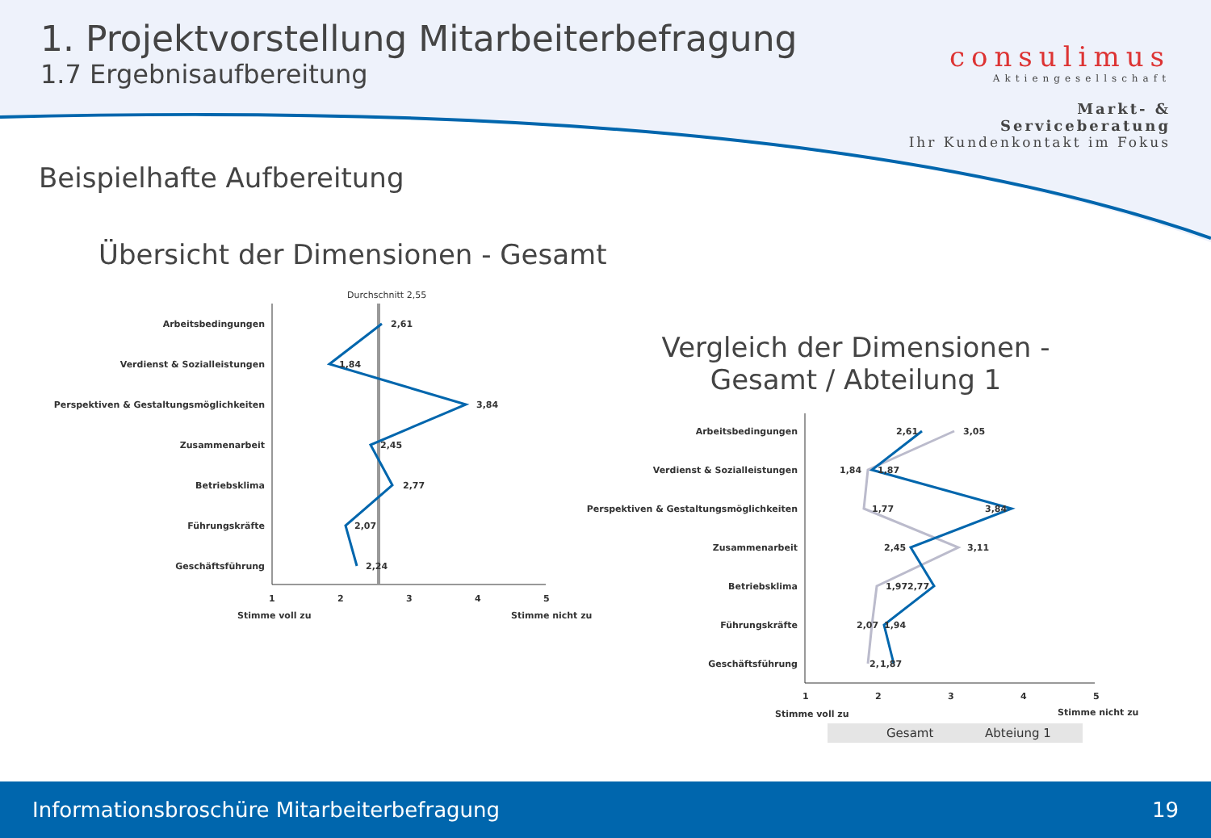1. Projektvorstellung Mitarbeiterbefragung
1.7 Ergebnisaufbereitung
consulimus
Aktiengesellschaft
Markt- & Serviceberatung
Ihr Kundenkontakt im Fokus
Beispielhafte Aufbereitung
Übersicht der Dimensionen - Gesamt
Vergleich der Dimensionen - Gesamt / Abteilung 1
Arbeitsbedingungen
Verdienst & Sozialleistungen
Perspektiven & Gestaltungsmöglichkeiten
Zusammenarbeit
Betriebsklima
Führungskräfte
Geschäftsführung
Durchschnitt 2,55
2,61
1,84
3,84
2,45
2,77
2,07
2,24
1
2
3
4
5
Stimme voll zu
Stimme nicht zu
Arbeitsbedingungen
Verdienst & Sozialleistungen
Perspektiven & Gestaltungsmöglichkeiten
Zusammenarbeit
Betriebsklima
Führungskräfte
Geschäftsführung
2,61
3,05
1,84
1,87
1,77
3,84
2,45
3,11
1,97
2,77
2,07
1,94
2,
1,87
1
2
3
4
5
Stimme voll zu
Stimme nicht zu
Gesamt
Abteiung 1
Informationsbroschüre Mitarbeiterbefragung 19